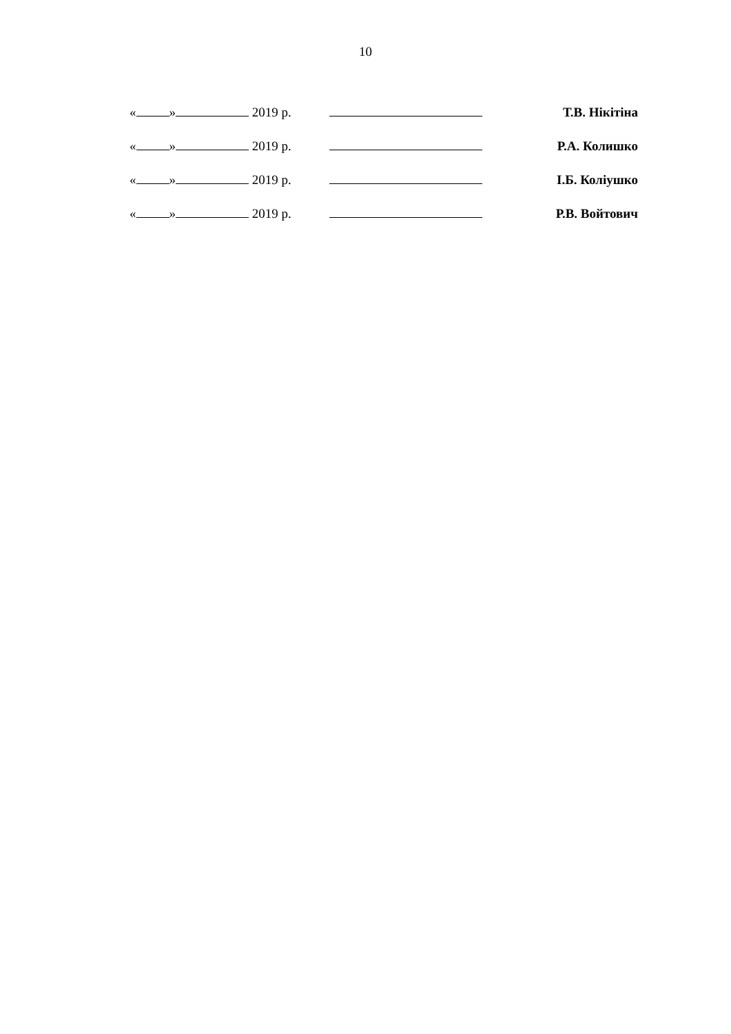10
| « » 2019 р. | | Т.В. Нікітіна |
| « » 2019 р. | | Р.А. Колишко |
| « » 2019 р. | | І.Б. Коліушко |
| « » 2019 р. | | Р.В. Войтович |